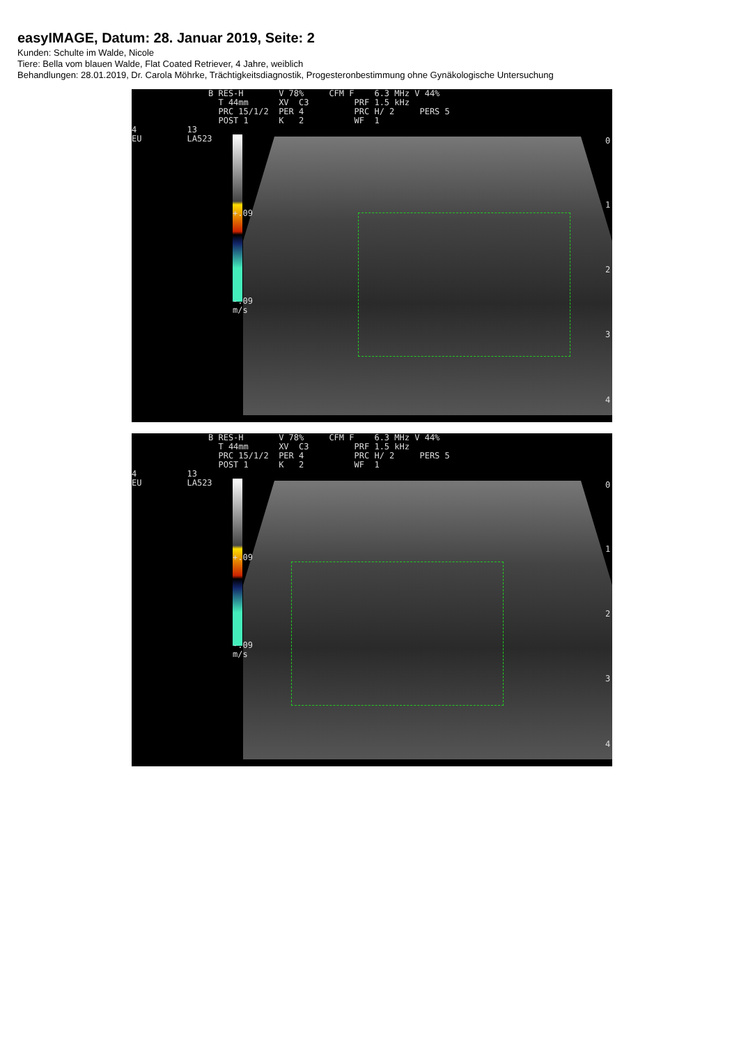easyIMAGE, Datum: 28. Januar 2019, Seite: 2
Kunden: Schulte im Walde, Nicole
Tiere: Bella vom blauen Walde, Flat Coated Retriever, 4 Jahre, weiblich
Behandlungen: 28.01.2019, Dr. Carola Möhrke, Trächtigkeitsdiagnostik, Progesteronbestimmung ohne Gynäkologische Untersuchung
B RES-H V 78% CFM F 6.3 MHz V 44% T 44mm XV C3 PRF 1.5 kHz PRC 15/1/2 PER 4 PRC H/ 2 PERS 5 POST 1 K 2 WF 1
4 13 EU LA523
+.09
-.09 m/s
0
1
2
3
4
B RES-H V 78% CFM F 6.3 MHz V 44% T 44mm XV C3 PRF 1.5 kHz PRC 15/1/2 PER 4 PRC H/ 2 PERS 5 POST 1 K 2 WF 1
4 13 EU LA523
+.09
-.09 m/s
0
1
2
3
4